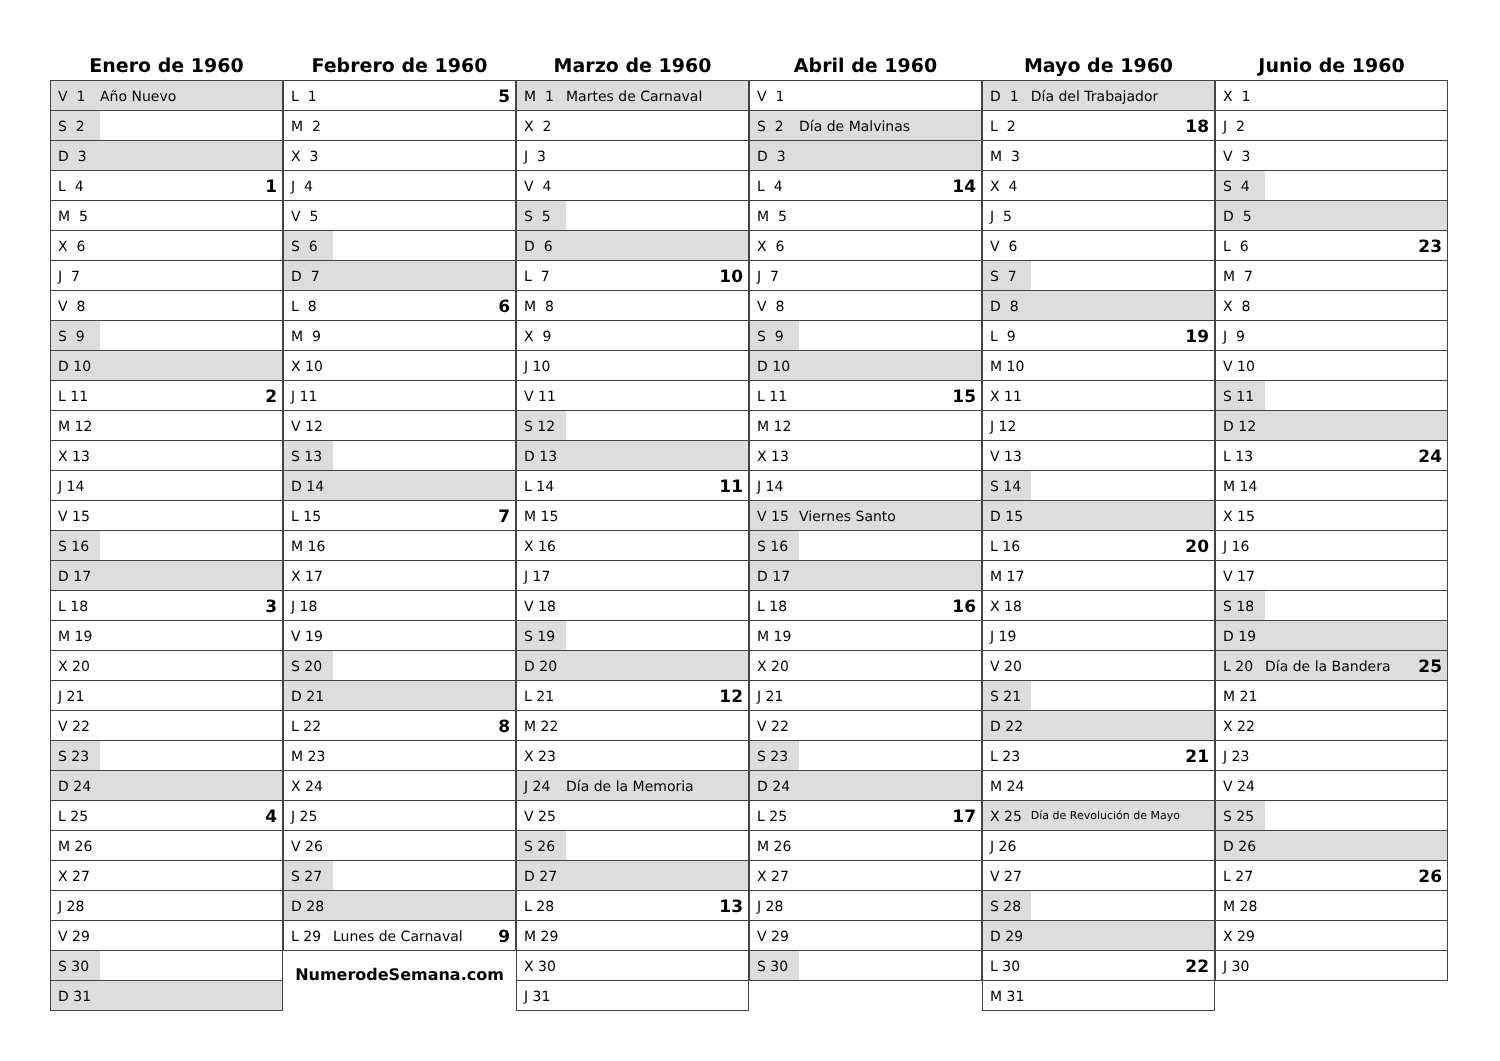Enero de 1960
| V 1 | Año Nuevo | |
| S 2 | | |
| D 3 | | |
| L 4 | | 1 |
| M 5 | | |
| X 6 | | |
| J 7 | | |
| V 8 | | |
| S 9 | | |
| D 10 | | |
| L 11 | | 2 |
| M 12 | | |
| X 13 | | |
| J 14 | | |
| V 15 | | |
| S 16 | | |
| D 17 | | |
| L 18 | | 3 |
| M 19 | | |
| X 20 | | |
| J 21 | | |
| V 22 | | |
| S 23 | | |
| D 24 | | |
| L 25 | | 4 |
| M 26 | | |
| X 27 | | |
| J 28 | | |
| V 29 | | |
| S 30 | | |
| D 31 | | |
Febrero de 1960
| L 1 | | 5 |
| M 2 | | |
| X 3 | | |
| J 4 | | |
| V 5 | | |
| S 6 | | |
| D 7 | | |
| L 8 | | 6 |
| M 9 | | |
| X 10 | | |
| J 11 | | |
| V 12 | | |
| S 13 | | |
| D 14 | | |
| L 15 | | 7 |
| M 16 | | |
| X 17 | | |
| J 18 | | |
| V 19 | | |
| S 20 | | |
| D 21 | | |
| L 22 | | 8 |
| M 23 | | |
| X 24 | | |
| J 25 | | |
| V 26 | | |
| S 27 | | |
| D 28 | | |
| L 29 | Lunes de Carnaval | 9 |
NumerodeSemana.com
Marzo de 1960
| M 1 | Martes de Carnaval | |
| X 2 | | |
| J 3 | | |
| V 4 | | |
| S 5 | | |
| D 6 | | |
| L 7 | | 10 |
| M 8 | | |
| X 9 | | |
| J 10 | | |
| V 11 | | |
| S 12 | | |
| D 13 | | |
| L 14 | | 11 |
| M 15 | | |
| X 16 | | |
| J 17 | | |
| V 18 | | |
| S 19 | | |
| D 20 | | |
| L 21 | | 12 |
| M 22 | | |
| X 23 | | |
| J 24 | Día de la Memoria | |
| V 25 | | |
| S 26 | | |
| D 27 | | |
| L 28 | | 13 |
| M 29 | | |
| X 30 | | |
| J 31 | | |
Abril de 1960
| V 1 | | |
| S 2 | Día de Malvinas | |
| D 3 | | |
| L 4 | | 14 |
| M 5 | | |
| X 6 | | |
| J 7 | | |
| V 8 | | |
| S 9 | | |
| D 10 | | |
| L 11 | | 15 |
| M 12 | | |
| X 13 | | |
| J 14 | | |
| V 15 | Viernes Santo | |
| S 16 | | |
| D 17 | | |
| L 18 | | 16 |
| M 19 | | |
| X 20 | | |
| J 21 | | |
| V 22 | | |
| S 23 | | |
| D 24 | | |
| L 25 | | 17 |
| M 26 | | |
| X 27 | | |
| J 28 | | |
| V 29 | | |
| S 30 | | |
Mayo de 1960
| D 1 | Día del Trabajador | |
| L 2 | | 18 |
| M 3 | | |
| X 4 | | |
| J 5 | | |
| V 6 | | |
| S 7 | | |
| D 8 | | |
| L 9 | | 19 |
| M 10 | | |
| X 11 | | |
| J 12 | | |
| V 13 | | |
| S 14 | | |
| D 15 | | |
| L 16 | | 20 |
| M 17 | | |
| X 18 | | |
| J 19 | | |
| V 20 | | |
| S 21 | | |
| D 22 | | |
| L 23 | | 21 |
| M 24 | | |
| X 25 | Día de Revolución de Mayo | |
| J 26 | | |
| V 27 | | |
| S 28 | | |
| D 29 | | |
| L 30 | | 22 |
| M 31 | | |
Junio de 1960
| X 1 | | |
| J 2 | | |
| V 3 | | |
| S 4 | | |
| D 5 | | |
| L 6 | | 23 |
| M 7 | | |
| X 8 | | |
| J 9 | | |
| V 10 | | |
| S 11 | | |
| D 12 | | |
| L 13 | | 24 |
| M 14 | | |
| X 15 | | |
| J 16 | | |
| V 17 | | |
| S 18 | | |
| D 19 | | |
| L 20 | Día de la Bandera | 25 |
| M 21 | | |
| X 22 | | |
| J 23 | | |
| V 24 | | |
| S 25 | | |
| D 26 | | |
| L 27 | | 26 |
| M 28 | | |
| X 29 | | |
| J 30 | | |